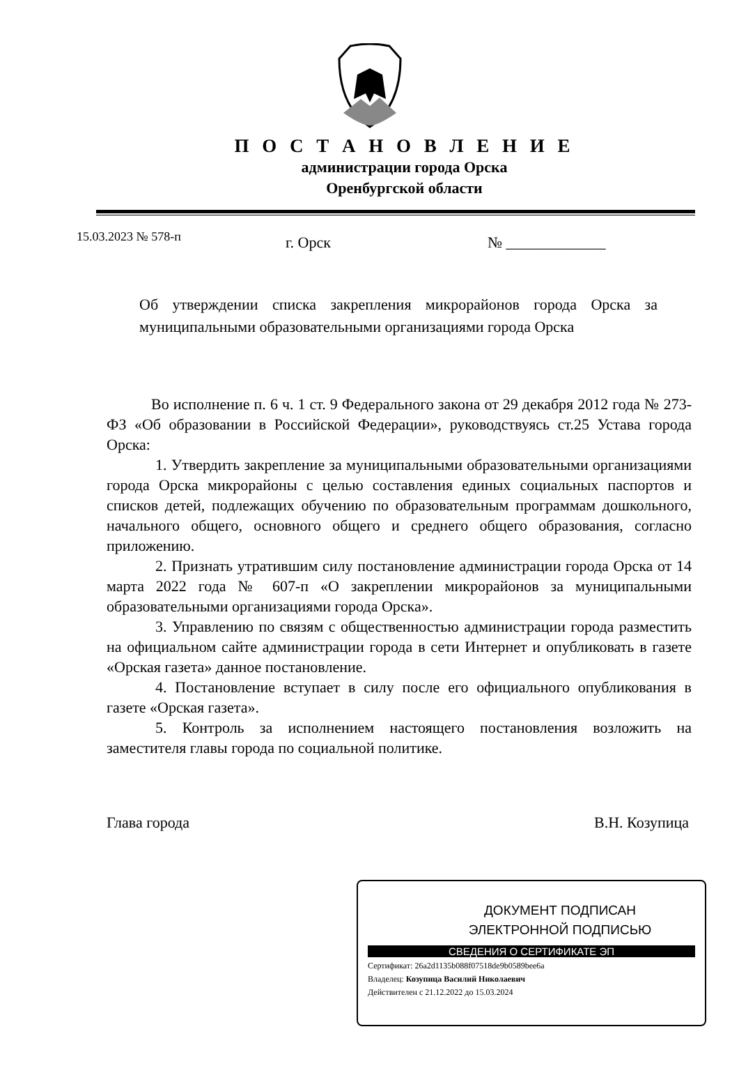П О С Т А Н О В Л Е Н И Е
администрации города Орска
Оренбургской области
15.03.2023 № 578-п
г. Орск № _____________
Об утверждении списка закрепления микрорайонов города Орска за муниципальными образовательными организациями города Орска
Во исполнение п. 6 ч. 1 ст. 9 Федерального закона от 29 декабря 2012 года № 273-ФЗ «Об образовании в Российской Федерации», руководствуясь ст.25 Устава города Орска:
1. Утвердить закрепление за муниципальными образовательными организациями города Орска микрорайоны с целью составления единых социальных паспортов и списков детей, подлежащих обучению по образовательным программам дошкольного, начального общего, основного общего и среднего общего образования, согласно приложению.
2. Признать утратившим силу постановление администрации города Орска от 14 марта 2022 года № 607-п «О закреплении микрорайонов за муниципальными образовательными организациями города Орска».
3. Управлению по связям с общественностью администрации города разместить на официальном сайте администрации города в сети Интернет и опубликовать в газете «Орская газета» данное постановление.
4. Постановление вступает в силу после его официального опубликования в газете «Орская газета».
5. Контроль за исполнением настоящего постановления возложить на заместителя главы города по социальной политике.
Глава города В.Н. Козупица
ДОКУМЕНТ ПОДПИСАН
ЭЛЕКТРОННОЙ ПОДПИСЬЮ
СВЕДЕНИЯ О СЕРТИФИКАТЕ ЭП
Сертификат: 26a2d1135b088f07518de9b0589bee6a
Владелец: Козупица Василий Николаевич
Действителен с 21.12.2022 до 15.03.2024